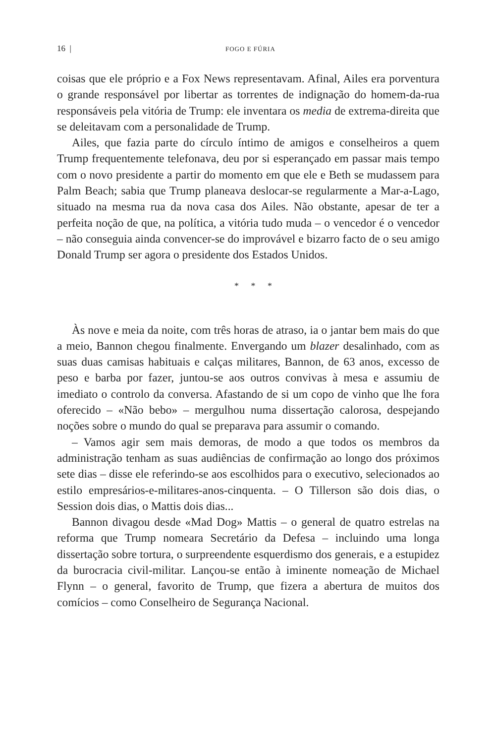16 | FOGO E FÚRIA
coisas que ele próprio e a Fox News representavam. Afinal, Ailes era porventura o grande responsável por libertar as torrentes de indignação do homem-da-rua responsáveis pela vitória de Trump: ele inventara os media de extrema-direita que se deleitavam com a personalidade de Trump.
Ailes, que fazia parte do círculo íntimo de amigos e conselheiros a quem Trump frequentemente telefonava, deu por si esperançado em passar mais tempo com o novo presidente a partir do momento em que ele e Beth se mudassem para Palm Beach; sabia que Trump planeava deslocar-se regularmente a Mar-a-Lago, situado na mesma rua da nova casa dos Ailes. Não obstante, apesar de ter a perfeita noção de que, na política, a vitória tudo muda – o vencedor é o vencedor – não conseguia ainda convencer-se do improvável e bizarro facto de o seu amigo Donald Trump ser agora o presidente dos Estados Unidos.
* * *
Às nove e meia da noite, com três horas de atraso, ia o jantar bem mais do que a meio, Bannon chegou finalmente. Envergando um blazer desalinhado, com as suas duas camisas habituais e calças militares, Bannon, de 63 anos, excesso de peso e barba por fazer, juntou-se aos outros convivas à mesa e assumiu de imediato o controlo da conversa. Afastando de si um copo de vinho que lhe fora oferecido – «Não bebo» – mergulhou numa dissertação calorosa, despejando noções sobre o mundo do qual se preparava para assumir o comando.
– Vamos agir sem mais demoras, de modo a que todos os membros da administração tenham as suas audiências de confirmação ao longo dos próximos sete dias – disse ele referindo-se aos escolhidos para o executivo, selecionados ao estilo empresários-e-militares-anos-cinquenta. – O Tillerson são dois dias, o Session dois dias, o Mattis dois dias...
Bannon divagou desde «Mad Dog» Mattis – o general de quatro estrelas na reforma que Trump nomeara Secretário da Defesa – incluindo uma longa dissertação sobre tortura, o surpreendente esquerdismo dos generais, e a estupidez da burocracia civil-militar. Lançou-se então à iminente nomeação de Michael Flynn – o general, favorito de Trump, que fizera a abertura de muitos dos comícios – como Conselheiro de Segurança Nacional.